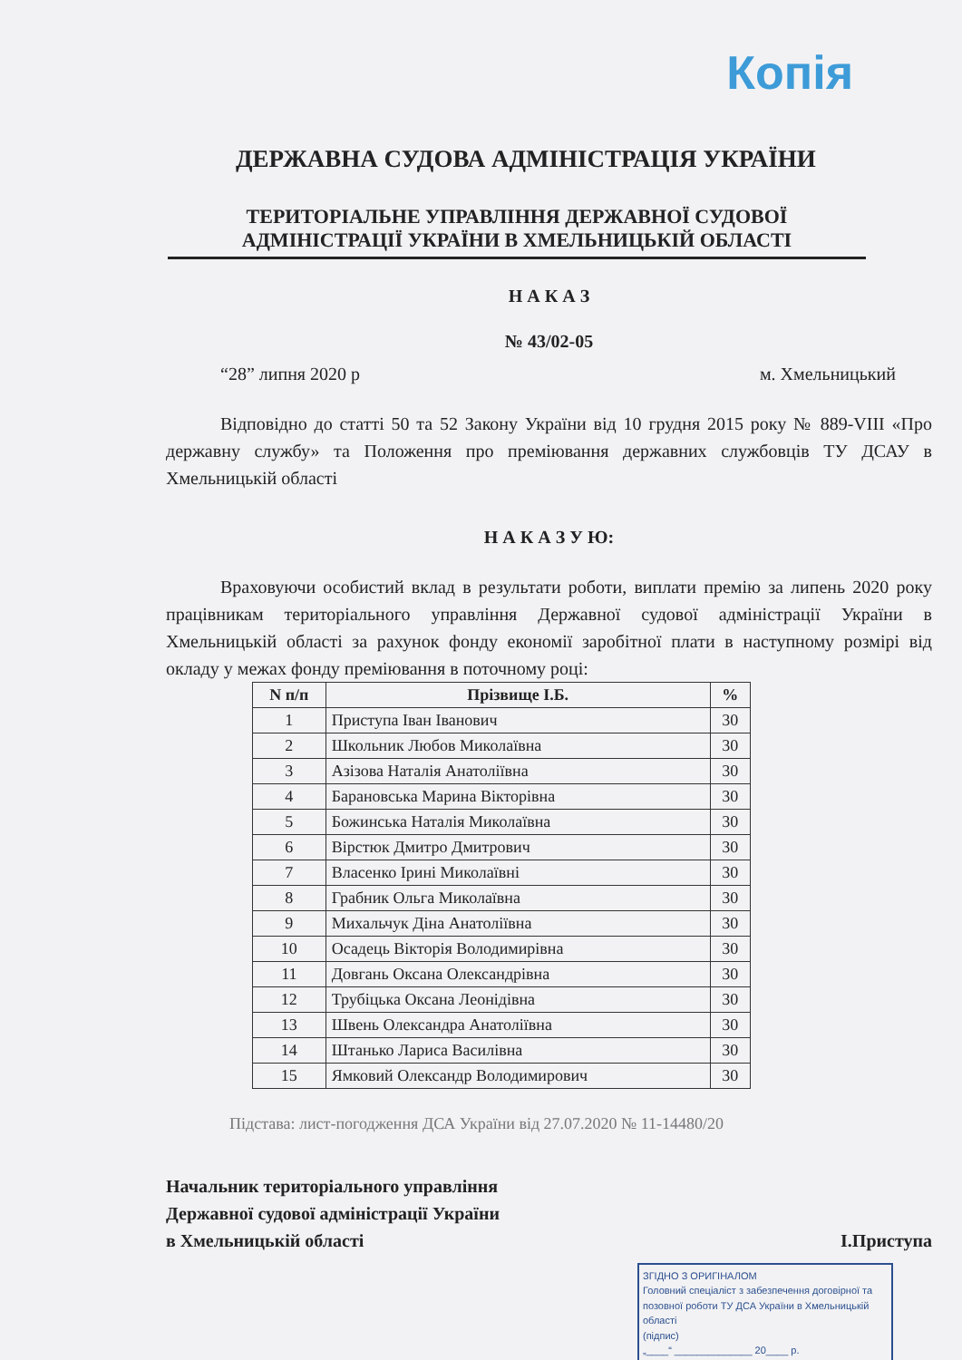Копія
ДЕРЖАВНА СУДОВА АДМІНІСТРАЦІЯ УКРАЇНИ
ТЕРИТОРІАЛЬНЕ УПРАВЛІННЯ ДЕРЖАВНОЇ СУДОВОЇ АДМІНІСТРАЦІЇ УКРАЇНИ В ХМЕЛЬНИЦЬКІЙ ОБЛАСТІ
Н А К А З
№ 43/02-05
“28” липня 2020 р м. Хмельницький
Відповідно до статті 50 та 52 Закону України від 10 грудня 2015 року № 889-VIII «Про державну службу» та Положення про преміювання державних службовців ТУ ДСАУ в Хмельницькій області
Н А К А З У Ю:
Враховуючи особистий вклад в результати роботи, виплати премію за липень 2020 року працівникам територіального управління Державної судової адміністрації України в Хмельницькій області за рахунок фонду економії заробітної плати в наступному розмірі від окладу у межах фонду преміювання в поточному році:
| N п/п | Прізвище І.Б. | % |
| --- | --- | --- |
| 1 | Приступа Іван Іванович | 30 |
| 2 | Школьник Любов Миколаївна | 30 |
| 3 | Азізова Наталія Анатоліївна | 30 |
| 4 | Барановська Марина Вікторівна | 30 |
| 5 | Божинська Наталія Миколаївна | 30 |
| 6 | Вірстюк Дмитро Дмитрович | 30 |
| 7 | Власенко Ірині Миколаївні | 30 |
| 8 | Грабник Ольга Миколаївна | 30 |
| 9 | Михальчук Діна Анатоліївна | 30 |
| 10 | Осадець Вікторія Володимирівна | 30 |
| 11 | Довгань Оксана Олександрівна | 30 |
| 12 | Трубіцька Оксана Леонідівна | 30 |
| 13 | Швень Олександра Анатоліївна | 30 |
| 14 | Штанько Лариса Василівна | 30 |
| 15 | Ямковий Олександр Володимирович | 30 |
Підстава: лист-погодження ДСА України від 27.07.2020 № 11-14480/20
Начальник територіального управління
Державної судової адміністрації України
в Хмельницькій області
І.Приступа
ЗГІДНО З ОРИГІНАЛОМ
Головний спеціаліст з забезпечення договірної та позовної роботи ТУ ДСА України в Хмельницькій області
(підпис)
„____“ ______________ 20____ р.